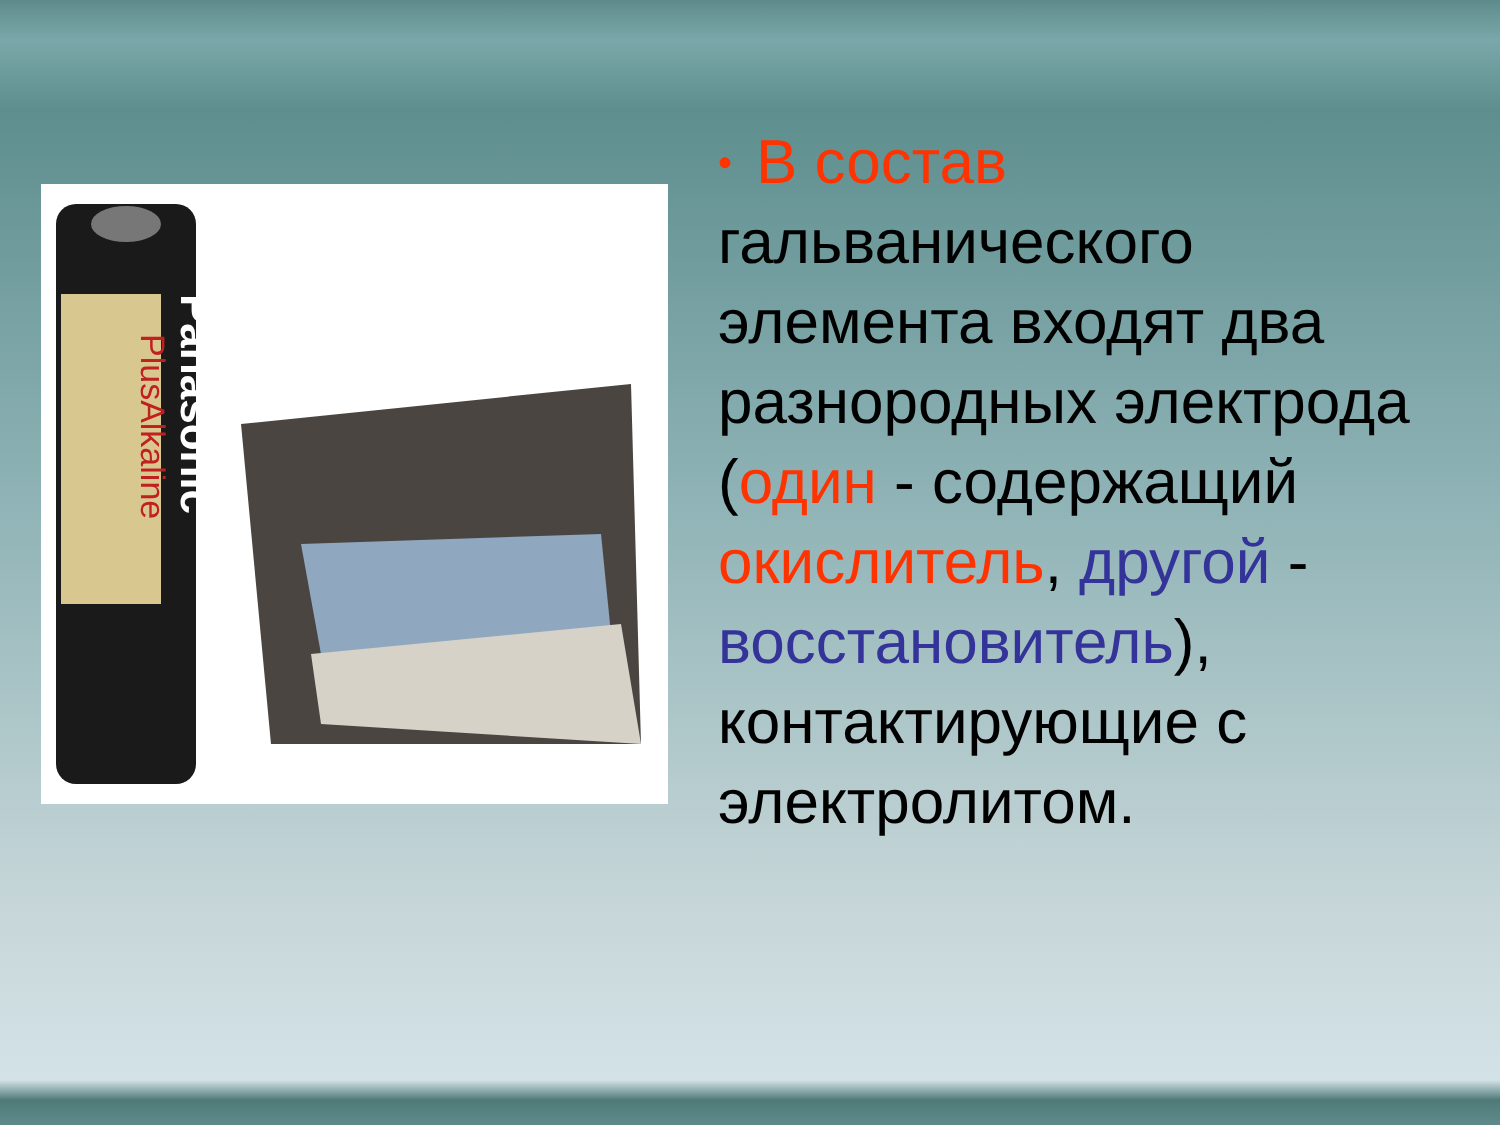Panasonic
PlusAlkaline
• В состав
гальванического элемента входят два разнородных электрода (один - содержащий окислитель, другой - восстановитель), контактирующие с электролитом.